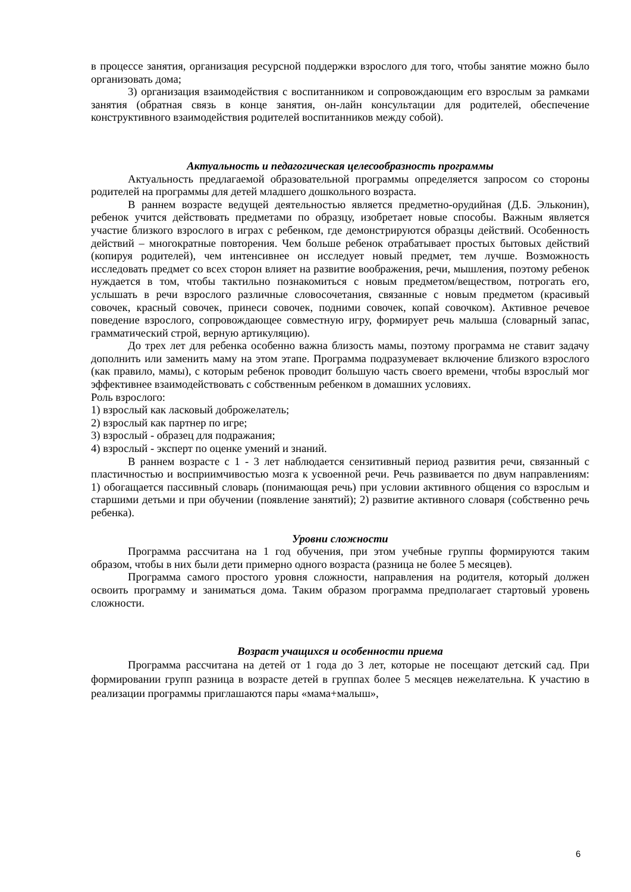в процессе занятия, организация ресурсной поддержки взрослого для того, чтобы занятие можно было организовать дома;
3) организация взаимодействия с воспитанником и сопровождающим его взрослым за рамками занятия (обратная связь в конце занятия, он-лайн консультации для родителей, обеспечение конструктивного взаимодействия родителей воспитанников между собой).
Актуальность и педагогическая целесообразность программы
Актуальность предлагаемой образовательной программы определяется запросом со стороны родителей на программы для детей младшего дошкольного возраста.
В раннем возрасте ведущей деятельностью является предметно-орудийная (Д.Б. Эльконин), ребенок учится действовать предметами по образцу, изобретает новые способы. Важным является участие близкого взрослого в играх с ребенком, где демонстрируются образцы действий. Особенность действий – многократные повторения. Чем больше ребенок отрабатывает простых бытовых действий (копируя родителей), чем интенсивнее он исследует новый предмет, тем лучше. Возможность исследовать предмет со всех сторон влияет на развитие воображения, речи, мышления, поэтому ребенок нуждается в том, чтобы тактильно познакомиться с новым предметом/веществом, потрогать его, услышать в речи взрослого различные словосочетания, связанные с новым предметом (красивый совочек, красный совочек, принеси совочек, подними совочек, копай совочком). Активное речевое поведение взрослого, сопровождающее совместную игру, формирует речь малыша (словарный запас, грамматический строй, верную артикуляцию).
До трех лет для ребенка особенно важна близость мамы, поэтому программа не ставит задачу дополнить или заменить маму на этом этапе. Программа подразумевает включение близкого взрослого (как правило, мамы), с которым ребенок проводит большую часть своего времени, чтобы взрослый мог эффективнее взаимодействовать с собственным ребенком в домашних условиях.
Роль взрослого:
1) взрослый как ласковый доброжелатель;
2) взрослый как партнер по игре;
3) взрослый - образец для подражания;
4) взрослый - эксперт по оценке умений и знаний.
В раннем возрасте с 1 - 3 лет наблюдается сензитивный период развития речи, связанный с пластичностью и восприимчивостью мозга к усвоенной речи. Речь развивается по двум направлениям: 1) обогащается пассивный словарь (понимающая речь) при условии активного общения со взрослым и старшими детьми и при обучении (появление занятий); 2) развитие активного словаря (собственно речь ребенка).
Уровни сложности
Программа рассчитана на 1 год обучения, при этом учебные группы формируются таким образом, чтобы в них были дети примерно одного возраста (разница не более 5 месяцев).
Программа самого простого уровня сложности, направления на родителя, который должен освоить программу и заниматься дома. Таким образом программа предполагает стартовый уровень сложности.
Возраст учащихся и особенности приема
Программа рассчитана на детей от 1 года до 3 лет, которые не посещают детский сад. При формировании групп разница в возрасте детей в группах более 5 месяцев нежелательна. К участию в реализации программы приглашаются пары «мама+малыш»,
6